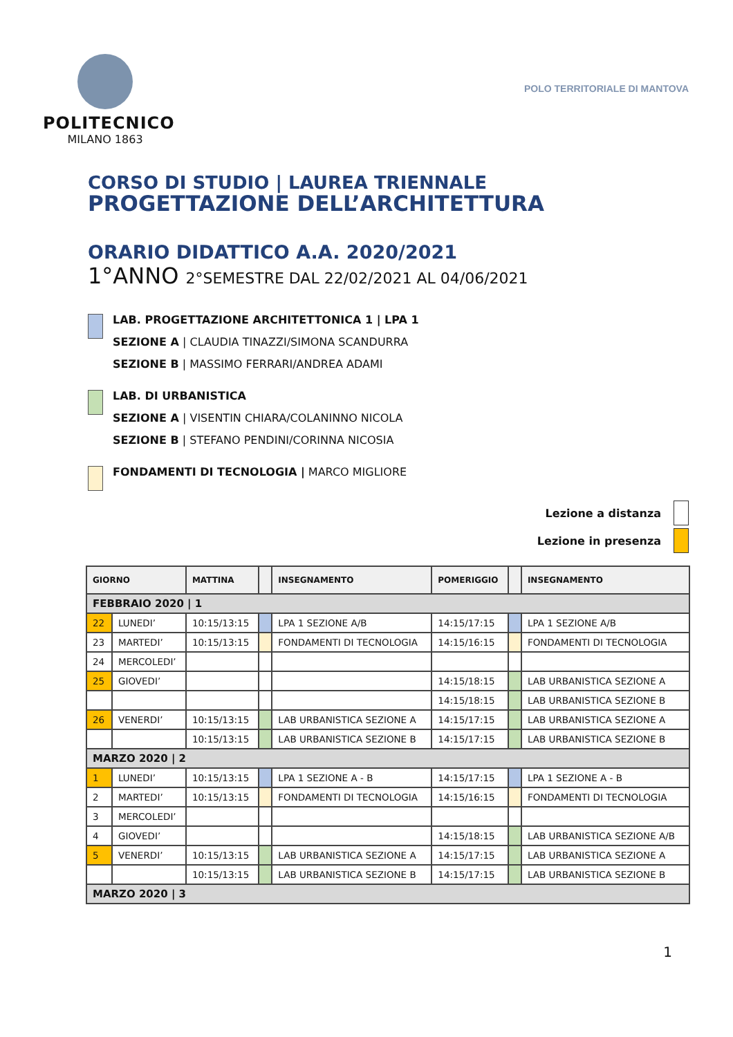POLITECNICO
MILANO 1863
POLO TERRITORIALE DI MANTOVA
CORSO DI STUDIO | LAUREA TRIENNALE
PROGETTAZIONE DELL’ARCHITETTURA
ORARIO DIDATTICO A.A. 2020/2021
1°ANNO 2°SEMESTRE DAL 22/02/2021 AL 04/06/2021
LAB. PROGETTAZIONE ARCHITETTONICA 1 | LPA 1
SEZIONE A | CLAUDIA TINAZZI/SIMONA SCANDURRA
SEZIONE B | MASSIMO FERRARI/ANDREA ADAMI
LAB. DI URBANISTICA
SEZIONE A | VISENTIN CHIARA/COLANINNO NICOLA
SEZIONE B | STEFANO PENDINI/CORINNA NICOSIA
FONDAMENTI DI TECNOLOGIA | MARCO MIGLIORE
Lezione a distanza
Lezione in presenza
| GIORNO | | MATTINA | | INSEGNAMENTO | POMERIGGIO | | INSEGNAMENTO |
| --- | --- | --- | --- | --- | --- | --- | --- |
| FEBBRAIO 2020 / 1 | | | | | | | |
| 22 | LUNEDI’ | 10:15/13:15 | | LPA 1 SEZIONE A/B | 14:15/17:15 | | LPA 1 SEZIONE A/B |
| 23 | MARTEDI’ | 10:15/13:15 | | FONDAMENTI DI TECNOLOGIA | 14:15/16:15 | | FONDAMENTI DI TECNOLOGIA |
| 24 | MERCOLEDI’ | | | | | | |
| 25 | GIOVEDI’ | | | | 14:15/18:15 | | LAB URBANISTICA SEZIONE A |
| | | | | | 14:15/18:15 | | LAB URBANISTICA SEZIONE B |
| 26 | VENERDI’ | 10:15/13:15 | | LAB URBANISTICA SEZIONE A | 14:15/17:15 | | LAB URBANISTICA SEZIONE A |
| | | 10:15/13:15 | | LAB URBANISTICA SEZIONE B | 14:15/17:15 | | LAB URBANISTICA SEZIONE B |
| MARZO 2020 / 2 | | | | | | | |
| 1 | LUNEDI’ | 10:15/13:15 | | LPA 1 SEZIONE A - B | 14:15/17:15 | | LPA 1 SEZIONE A - B |
| 2 | MARTEDI’ | 10:15/13:15 | | FONDAMENTI DI TECNOLOGIA | 14:15/16:15 | | FONDAMENTI DI TECNOLOGIA |
| 3 | MERCOLEDI’ | | | | | | |
| 4 | GIOVEDI’ | | | | 14:15/18:15 | | LAB URBANISTICA SEZIONE A/B |
| 5 | VENERDI’ | 10:15/13:15 | | LAB URBANISTICA SEZIONE A | 14:15/17:15 | | LAB URBANISTICA SEZIONE A |
| | | 10:15/13:15 | | LAB URBANISTICA SEZIONE B | 14:15/17:15 | | LAB URBANISTICA SEZIONE B |
| MARZO 2020 / 3 | | | | | | | |
1